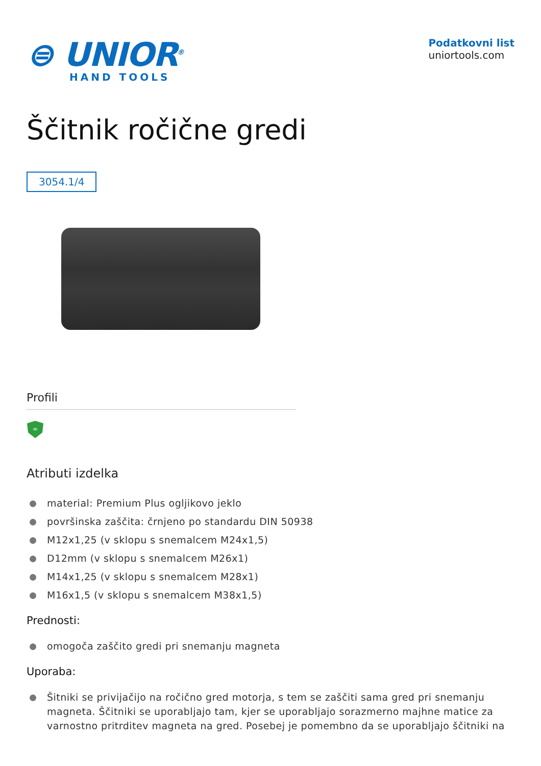⊜ UNIOR<sup>®</sup>
HAND TOOLS
Podatkovni list
uniortools.com
Ščitnik ročične gredi
3054.1/4
Profili
∞
Atributi izdelka
material: Premium Plus ogljikovo jeklo
površinska zaščita: črnjeno po standardu DIN 50938
M12x1,25 (v sklopu s snemalcem M24x1,5)
D12mm (v sklopu s snemalcem M26x1)
M14x1,25 (v sklopu s snemalcem M28x1)
M16x1,5 (v sklopu s snemalcem M38x1,5)
Prednosti:
omogoča zaščito gredi pri snemanju magneta
Uporaba:
Šitniki se privijačijo na ročično gred motorja, s tem se zaščiti sama gred pri snemanju magneta. Ščitniki se uporabljajo tam, kjer se uporabljajo sorazmerno majhne matice za varnostno pritrditev magneta na gred. Posebej je pomembno da se uporabljajo ščitniki na